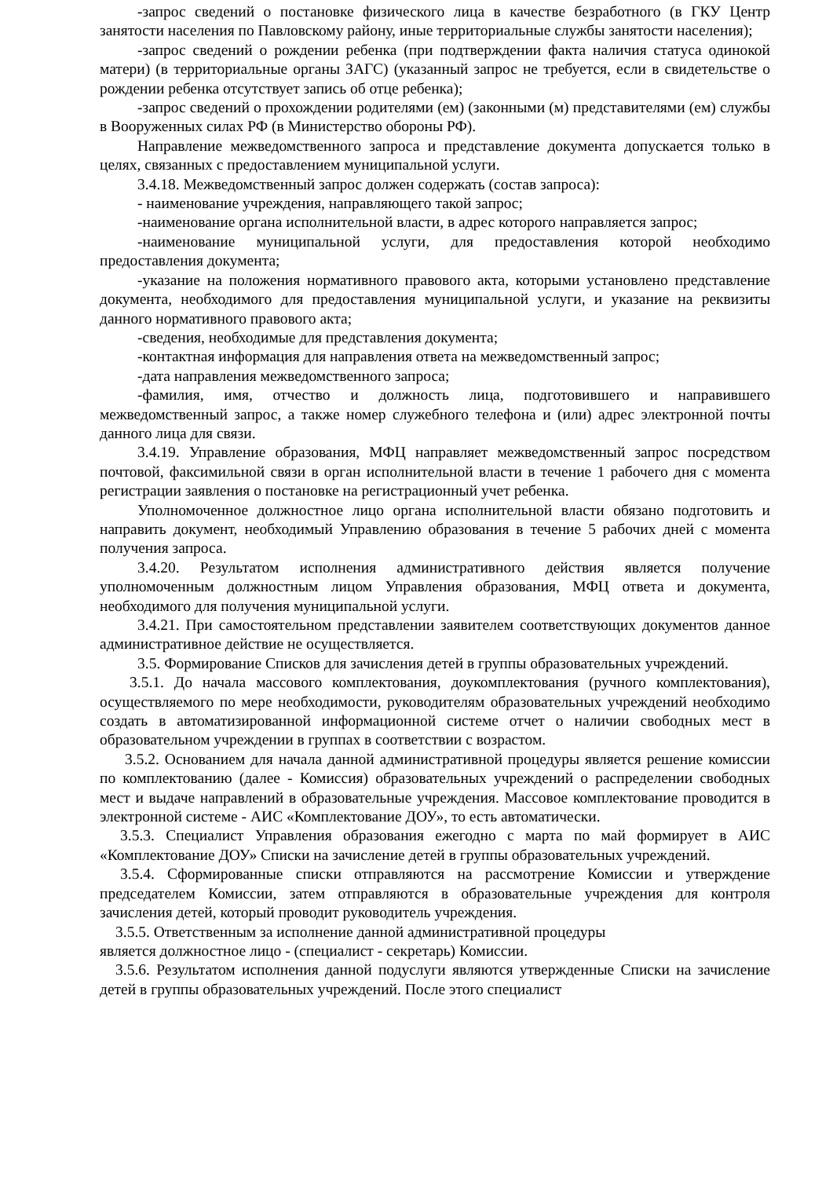-запрос сведений о постановке физического лица в качестве безработного (в ГКУ Центр занятости населения по Павловскому району, иные территориальные службы занятости населения);
-запрос сведений о рождении ребенка (при подтверждении факта наличия статуса одинокой матери) (в территориальные органы ЗАГС) (указанный запрос не требуется, если в свидетельстве о рождении ребенка отсутствует запись об отце ребенка);
-запрос сведений о прохождении родителями (ем) (законными (м) представителями (ем) службы в Вооруженных силах РФ (в Министерство обороны РФ).
Направление межведомственного запроса и представление документа допускается только в целях, связанных с предоставлением муниципальной услуги.
3.4.18. Межведомственный запрос должен содержать (состав запроса):
- наименование учреждения, направляющего такой запрос;
-наименование органа исполнительной власти, в адрес которого направляется запрос;
-наименование муниципальной услуги, для предоставления которой необходимо предоставления документа;
-указание на положения нормативного правового акта, которыми установлено представление документа, необходимого для предоставления муниципальной услуги, и указание на реквизиты данного нормативного правового акта;
-сведения, необходимые для представления документа;
-контактная информация для направления ответа на межведомственный запрос;
-дата направления межведомственного запроса;
-фамилия, имя, отчество и должность лица, подготовившего и направившего межведомственный запрос, а также номер служебного телефона и (или) адрес электронной почты данного лица для связи.
3.4.19. Управление образования, МФЦ направляет межведомственный запрос посредством почтовой, факсимильной связи в орган исполнительной власти в течение 1 рабочего дня с момента регистрации заявления о постановке на регистрационный учет ребенка.
Уполномоченное должностное лицо органа исполнительной власти обязано подготовить и направить документ, необходимый Управлению образования в течение 5 рабочих дней с момента получения запроса.
3.4.20. Результатом исполнения административного действия является получение уполномоченным должностным лицом Управления образования, МФЦ ответа и документа, необходимого для получения муниципальной услуги.
3.4.21. При самостоятельном представлении заявителем соответствующих документов данное административное действие не осуществляется.
3.5. Формирование Списков для зачисления детей в группы образовательных учреждений.
3.5.1. До начала массового комплектования, доукомплектования (ручного комплектования), осуществляемого по мере необходимости, руководителям образовательных учреждений необходимо создать в автоматизированной информационной системе отчет о наличии свободных мест в образовательном учреждении в группах в соответствии с возрастом.
3.5.2. Основанием для начала данной административной процедуры является решение комиссии по комплектованию (далее - Комиссия) образовательных учреждений о распределении свободных мест и выдаче направлений в образовательные учреждения. Массовое комплектование проводится в электронной системе - АИС «Комплектование ДОУ», то есть автоматически.
3.5.3. Специалист Управления образования ежегодно с марта по май формирует в АИС «Комплектование ДОУ» Списки на зачисление детей в группы образовательных учреждений.
3.5.4. Сформированные списки отправляются на рассмотрение Комиссии и утверждение председателем Комиссии, затем отправляются в образовательные учреждения для контроля зачисления детей, который проводит руководитель учреждения.
3.5.5. Ответственным за исполнение данной административной процедуры
является должностное лицо - (специалист - секретарь) Комиссии.
3.5.6. Результатом исполнения данной подуслуги являются утвержденные Списки на зачисление детей в группы образовательных учреждений. После этого специалист